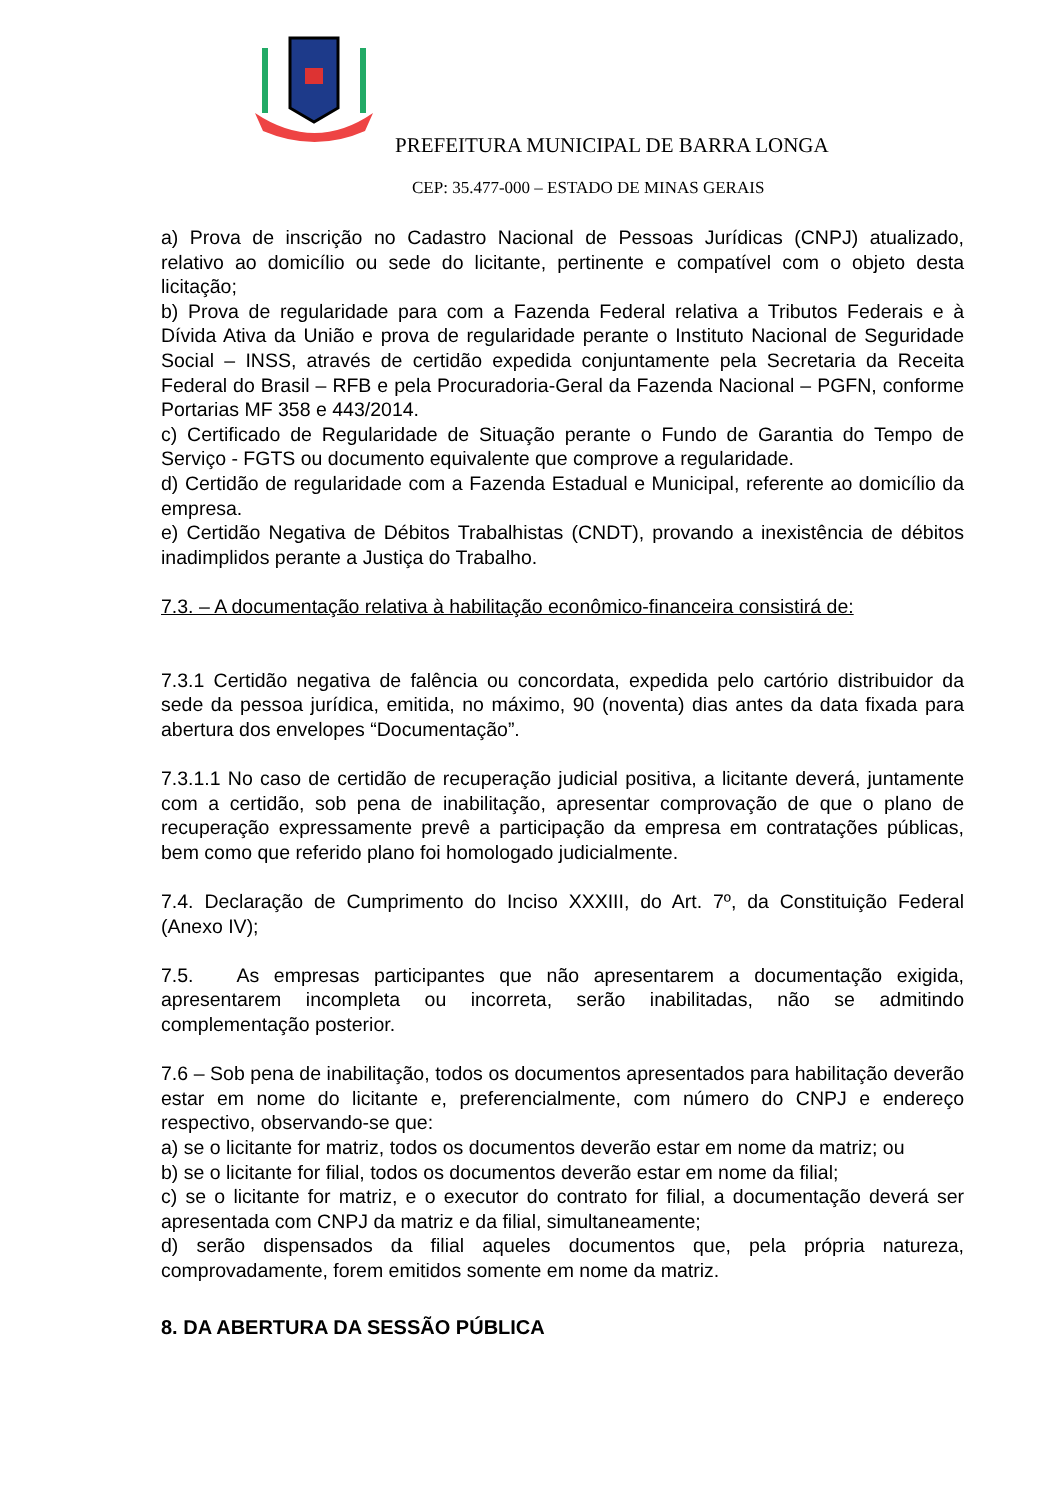PREFEITURA MUNICIPAL DE BARRA LONGA
CEP: 35.477-000 – ESTADO DE MINAS GERAIS
a) Prova de inscrição no Cadastro Nacional de Pessoas Jurídicas (CNPJ) atualizado, relativo ao domicílio ou sede do licitante, pertinente e compatível com o objeto desta licitação;
b) Prova de regularidade para com a Fazenda Federal relativa a Tributos Federais e à Dívida Ativa da União e prova de regularidade perante o Instituto Nacional de Seguridade Social – INSS, através de certidão expedida conjuntamente pela Secretaria da Receita Federal do Brasil – RFB e pela Procuradoria-Geral da Fazenda Nacional – PGFN, conforme Portarias MF 358 e 443/2014.
c) Certificado de Regularidade de Situação perante o Fundo de Garantia do Tempo de Serviço - FGTS ou documento equivalente que comprove a regularidade.
d) Certidão de regularidade com a Fazenda Estadual e Municipal, referente ao domicílio da empresa.
e) Certidão Negativa de Débitos Trabalhistas (CNDT), provando a inexistência de débitos inadimplidos perante a Justiça do Trabalho.
7.3. – A documentação relativa à habilitação econômico-financeira consistirá de:
7.3.1 Certidão negativa de falência ou concordata, expedida pelo cartório distribuidor da sede da pessoa jurídica, emitida, no máximo, 90 (noventa) dias antes da data fixada para abertura dos envelopes “Documentação”.
7.3.1.1 No caso de certidão de recuperação judicial positiva, a licitante deverá, juntamente com a certidão, sob pena de inabilitação, apresentar comprovação de que o plano de recuperação expressamente prevê a participação da empresa em contratações públicas, bem como que referido plano foi homologado judicialmente.
7.4. Declaração de Cumprimento do Inciso XXXIII, do Art. 7º, da Constituição Federal (Anexo IV);
7.5. As empresas participantes que não apresentarem a documentação exigida, apresentarem incompleta ou incorreta, serão inabilitadas, não se admitindo complementação posterior.
7.6 – Sob pena de inabilitação, todos os documentos apresentados para habilitação deverão estar em nome do licitante e, preferencialmente, com número do CNPJ e endereço respectivo, observando-se que:
a) se o licitante for matriz, todos os documentos deverão estar em nome da matriz; ou
b) se o licitante for filial, todos os documentos deverão estar em nome da filial;
c) se o licitante for matriz, e o executor do contrato for filial, a documentação deverá ser apresentada com CNPJ da matriz e da filial, simultaneamente;
d) serão dispensados da filial aqueles documentos que, pela própria natureza, comprovadamente, forem emitidos somente em nome da matriz.
8. DA ABERTURA DA SESSÃO PÚBLICA